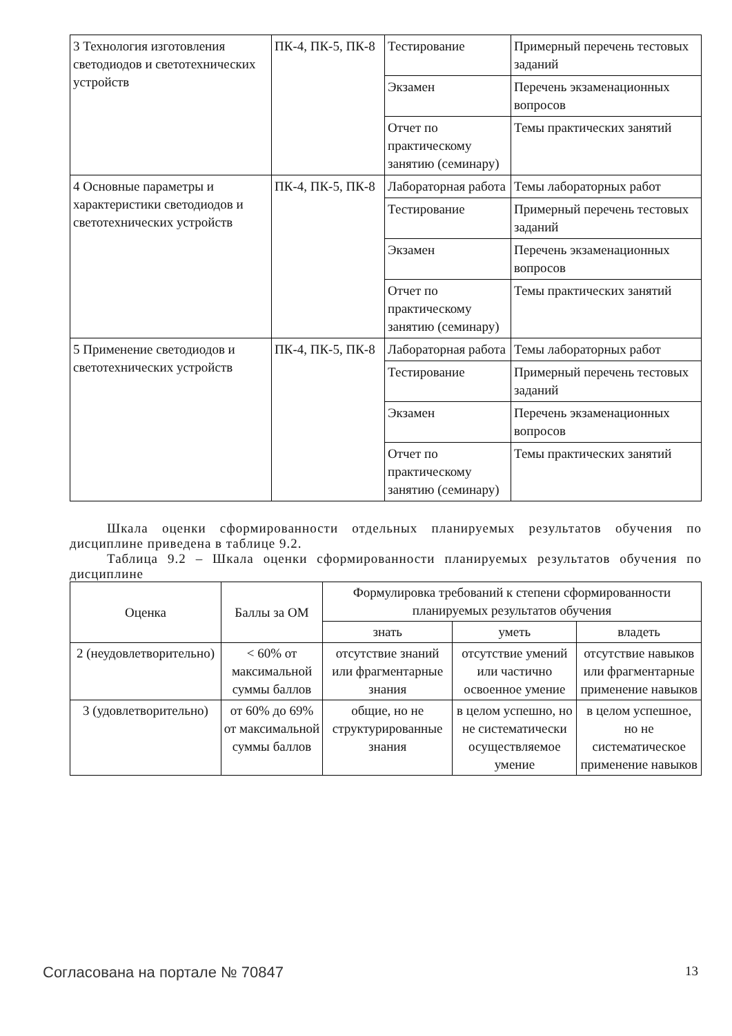| 3 Технология изготовления светодиодов и светотехнических устройств | ПК-4, ПК-5, ПК-8 | Тестирование | Примерный перечень тестовых заданий |
| | | Экзамен | Перечень экзаменационных вопросов |
| | | Отчет по практическому занятию (семинару) | Темы практических занятий |
| 4 Основные параметры и характеристики светодиодов и светотехнических устройств | ПК-4, ПК-5, ПК-8 | Лабораторная работа | Темы лабораторных работ |
| | | Тестирование | Примерный перечень тестовых заданий |
| | | Экзамен | Перечень экзаменационных вопросов |
| | | Отчет по практическому занятию (семинару) | Темы практических занятий |
| 5 Применение светодиодов и светотехнических устройств | ПК-4, ПК-5, ПК-8 | Лабораторная работа | Темы лабораторных работ |
| | | Тестирование | Примерный перечень тестовых заданий |
| | | Экзамен | Перечень экзаменационных вопросов |
| | | Отчет по практическому занятию (семинару) | Темы практических занятий |
Шкала оценки сформированности отдельных планируемых результатов обучения по дисциплине приведена в таблице 9.2.
Таблица 9.2 – Шкала оценки сформированности планируемых результатов обучения по дисциплине
| Оценка | Баллы за ОМ | Формулировка требований к степени сформированности планируемых результатов обучения | | |
| --- | --- | --- | --- | --- |
| | | знать | уметь | владеть |
| 2 (неудовлетворительно) | < 60% от максимальной суммы баллов | отсутствие знаний или фрагментарные знания | отсутствие умений или частично освоенное умение | отсутствие навыков или фрагментарные применение навыков |
| 3 (удовлетворительно) | от 60% до 69% от максимальной суммы баллов | общие, но не структурированные знания | в целом успешно, но не систематически осуществляемое умение | в целом успешное, но не систематическое применение навыков |
Согласована на портале № 70847 13